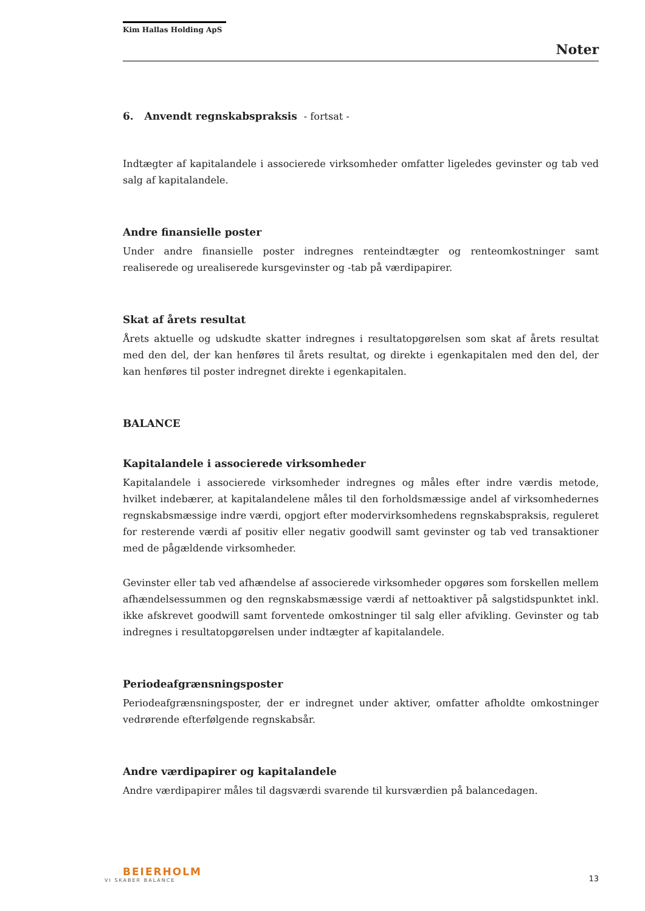Kim Hallas Holding ApS
Noter
6. Anvendt regnskabspraksis - fortsat -
Indtægter af kapitalandele i associerede virksomheder omfatter ligeledes gevinster og tab ved salg af kapitalandele.
Andre finansielle poster
Under andre finansielle poster indregnes renteindtægter og renteomkostninger samt realiserede og urealiserede kursgevinster og -tab på værdipapirer.
Skat af årets resultat
Årets aktuelle og udskudte skatter indregnes i resultatopgørelsen som skat af årets resultat med den del, der kan henføres til årets resultat, og direkte i egenkapitalen med den del, der kan henføres til poster indregnet direkte i egenkapitalen.
BALANCE
Kapitalandele i associerede virksomheder
Kapitalandele i associerede virksomheder indregnes og måles efter indre værdis metode, hvilket indebærer, at kapitalandelene måles til den forholdsmæssige andel af virksomhedernes regnskabsmæssige indre værdi, opgjort efter modervirksomhedens regnskabspraksis, reguleret for resterende værdi af positiv eller negativ goodwill samt gevinster og tab ved transaktioner med de pågældende virksomheder.
Gevinster eller tab ved afhændelse af associerede virksomheder opgøres som forskellen mellem afhændelsessummen og den regnskabsmæssige værdi af nettoaktiver på salgstidspunktet inkl. ikke afskrevet goodwill samt forventede omkostninger til salg eller afvikling. Gevinster og tab indregnes i resultatopgørelsen under indtægter af kapitalandele.
Periodeafgrænsningsposter
Periodeafgrænsningsposter, der er indregnet under aktiver, omfatter afholdte omkostninger vedrørende efterfølgende regnskabsår.
Andre værdipapirer og kapitalandele
Andre værdipapirer måles til dagsværdi svarende til kursværdien på balancedagen.
BEIERHOLM
VI SKABER BALANCE
13